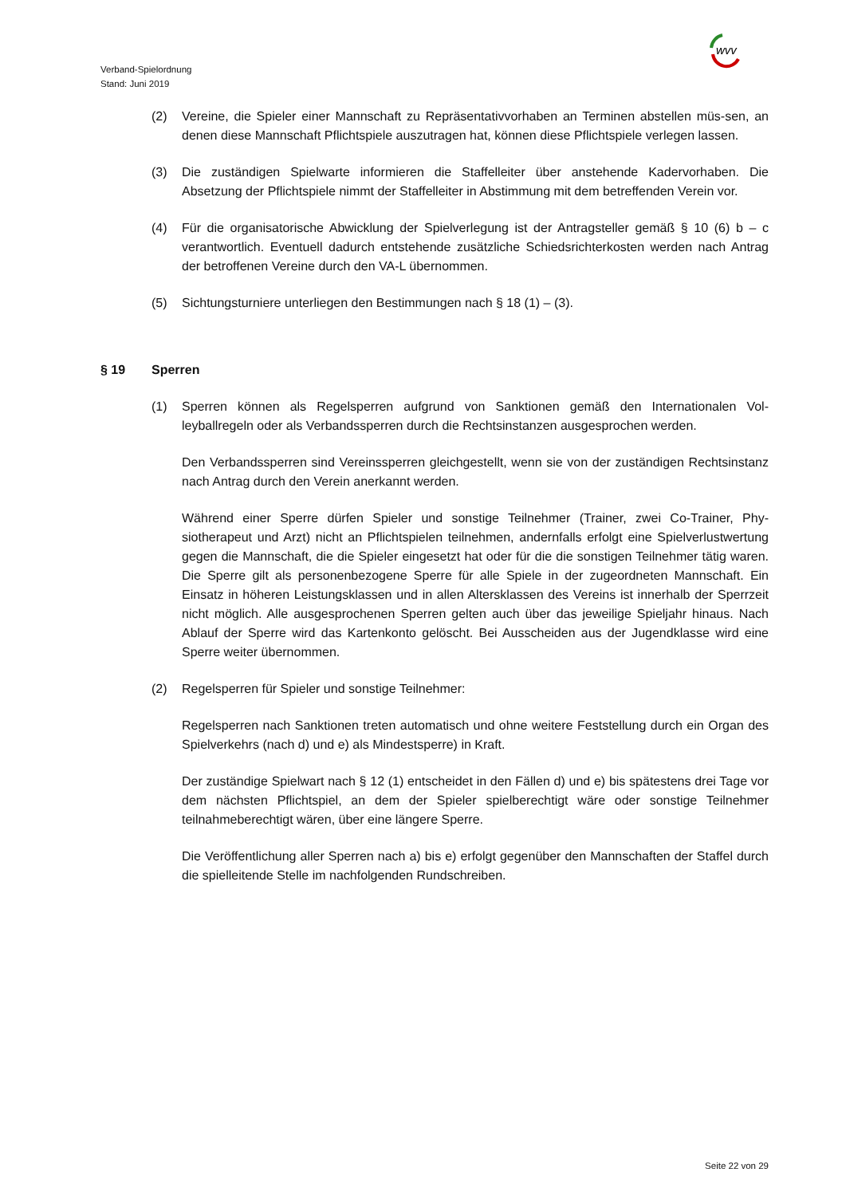wvv
Verband-Spielordnung
Stand: Juni 2019
(2) Vereine, die Spieler einer Mannschaft zu Repräsentativvorhaben an Terminen abstellen müs-sen, an denen diese Mannschaft Pflichtspiele auszutragen hat, können diese Pflichtspiele verlegen lassen.
(3) Die zuständigen Spielwarte informieren die Staffelleiter über anstehende Kadervorhaben. Die Absetzung der Pflichtspiele nimmt der Staffelleiter in Abstimmung mit dem betreffenden Verein vor.
(4) Für die organisatorische Abwicklung der Spielverlegung ist der Antragsteller gemäß § 10 (6) b – c verantwortlich. Eventuell dadurch entstehende zusätzliche Schiedsrichterkosten werden nach Antrag der betroffenen Vereine durch den VA-L übernommen.
(5) Sichtungsturniere unterliegen den Bestimmungen nach § 18 (1) – (3).
§ 19 Sperren
(1) Sperren können als Regelsperren aufgrund von Sanktionen gemäß den Internationalen Vol-leyballregeln oder als Verbandssperren durch die Rechtsinstanzen ausgesprochen werden.
Den Verbandssperren sind Vereinssperren gleichgestellt, wenn sie von der zuständigen Rechtsinstanz nach Antrag durch den Verein anerkannt werden.
Während einer Sperre dürfen Spieler und sonstige Teilnehmer (Trainer, zwei Co-Trainer, Phy-siotherapeut und Arzt) nicht an Pflichtspielen teilnehmen, andernfalls erfolgt eine Spielverlustwertung gegen die Mannschaft, die die Spieler eingesetzt hat oder für die die sonstigen Teilnehmer tätig waren. Die Sperre gilt als personenbezogene Sperre für alle Spiele in der zugeordneten Mannschaft. Ein Einsatz in höheren Leistungsklassen und in allen Altersklassen des Vereins ist innerhalb der Sperrzeit nicht möglich. Alle ausgesprochenen Sperren gelten auch über das jeweilige Spieljahr hinaus. Nach Ablauf der Sperre wird das Kartenkonto gelöscht. Bei Ausscheiden aus der Jugendklasse wird eine Sperre weiter übernommen.
(2) Regelsperren für Spieler und sonstige Teilnehmer:
Regelsperren nach Sanktionen treten automatisch und ohne weitere Feststellung durch ein Organ des Spielverkehrs (nach d) und e) als Mindestsperre) in Kraft.
Der zuständige Spielwart nach § 12 (1) entscheidet in den Fällen d) und e) bis spätestens drei Tage vor dem nächsten Pflichtspiel, an dem der Spieler spielberechtigt wäre oder sonstige Teilnehmer teilnahmeberechtigt wären, über eine längere Sperre.
Die Veröffentlichung aller Sperren nach a) bis e) erfolgt gegenüber den Mannschaften der Staffel durch die spielleitende Stelle im nachfolgenden Rundschreiben.
Seite 22 von 29